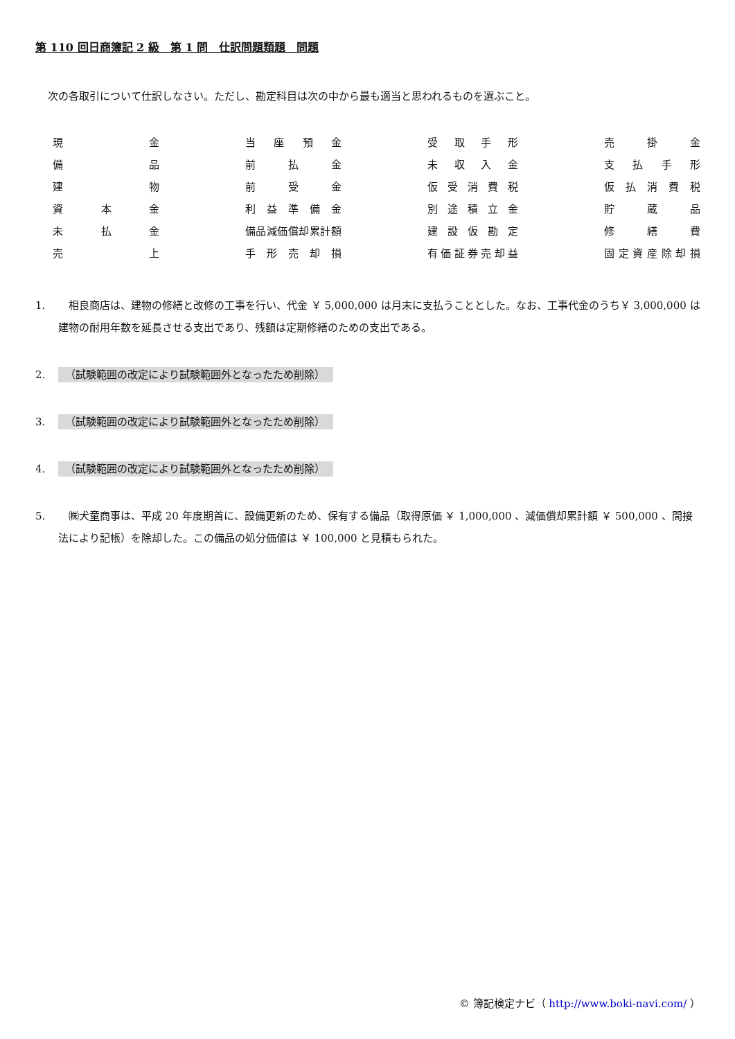第 110 回日商簿記 2 級　第 1 問　仕訳問題類題　問題
次の各取引について仕訳しなさい。ただし、勘定科目は次の中から最も適当と思われるものを選ぶこと。
| 現 金 | | 当座預金 | | 受取手形 | | 売 掛 金 |
| 備 品 | | 前 払 金 | | 未収入金 | | 支払手形 |
| 建 物 | | 前 受 金 | | 仮受消費税 | | 仮払消費税 |
| 資 本 金 | | 利益準備金 | | 別途積立金 | | 貯 蔵 品 |
| 未 払 金 | | 備品減価償却累計額 | | 建設仮勘定 | | 修 繕 費 |
| 売 上 | | 手形売却損 | | 有価証券売却益 | | 固定資産除却損 |
1. 　相良商店は、建物の修繕と改修の工事を行い、代金 ￥ 5,000,000 は月末に支払うこととした。なお、工事代金のうち￥ 3,000,000 は建物の耐用年数を延長させる支出であり、残額は定期修繕のための支出である。
2. （試験範囲の改定により試験範囲外となったため削除）
3. （試験範囲の改定により試験範囲外となったため削除）
4. （試験範囲の改定により試験範囲外となったため削除）
5. 　㈱犬童商事は、平成 20 年度期首に、設備更新のため、保有する備品（取得原価 ￥ 1,000,000 、減価償却累計額 ￥ 500,000 、間接法により記帳）を除却した。この備品の処分価値は ￥ 100,000 と見積もられた。
© 簿記検定ナビ（ http://www.boki-navi.com/ ）